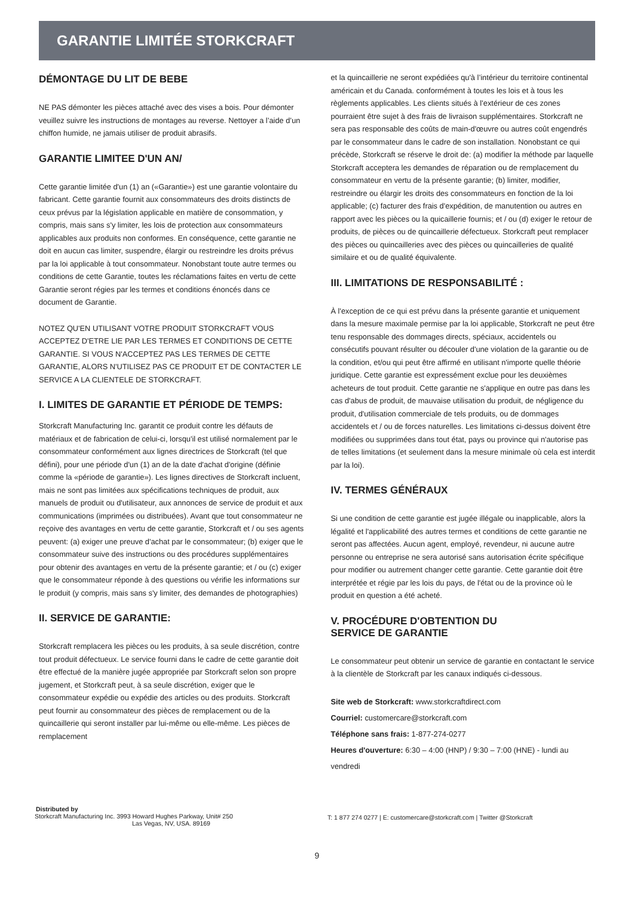GARANTIE LIMITÉE STORKCRAFT
DÉMONTAGE DU LIT DE BEBE
NE PAS démonter les pièces attaché avec des vises a bois. Pour démonter veuillez suivre les instructions de montages au reverse. Nettoyer a l’aide d’un chiffon humide, ne jamais utiliser de produit abrasifs.
GARANTIE LIMITEE D'UN AN/
Cette garantie limitée d'un (1) an («Garantie») est une garantie volontaire du fabricant. Cette garantie fournit aux consommateurs des droits distincts de ceux prévus par la législation applicable en matière de consommation, y compris, mais sans s'y limiter, les lois de protection aux consommateurs applicables aux produits non conformes. En conséquence, cette garantie ne doit en aucun cas limiter, suspendre, élargir ou restreindre les droits prévus par la loi applicable à tout consommateur. Nonobstant toute autre termes ou conditions de cette Garantie, toutes les réclamations faites en vertu de cette Garantie seront régies par les termes et conditions énoncés dans ce document de Garantie.
NOTEZ QU'EN UTILISANT VOTRE PRODUIT STORKCRAFT VOUS ACCEPTEZ D'ETRE LIE PAR LES TERMES ET CONDITIONS DE CETTE GARANTIE. SI VOUS N'ACCEPTEZ PAS LES TERMES DE CETTE GARANTIE, ALORS N'UTILISEZ PAS CE PRODUIT ET DE CONTACTER LE SERVICE A LA CLIENTELE DE STORKCRAFT.
I. LIMITES DE GARANTIE ET PÉRIODE DE TEMPS:
Storkcraft Manufacturing Inc. garantit ce produit contre les défauts de matériaux et de fabrication de celui-ci, lorsqu'il est utilisé normalement par le consommateur conformément aux lignes directrices de Storkcraft (tel que défini), pour une période d'un (1) an de la date d'achat d'origine (définie comme la «période de garantie»). Les lignes directives de Storkcraft incluent, mais ne sont pas limitées aux spécifications techniques de produit, aux manuels de produit ou d'utilisateur, aux annonces de service de produit et aux communications (imprimées ou distribuées). Avant que tout consommateur ne reçoive des avantages en vertu de cette garantie, Storkcraft et / ou ses agents peuvent: (a) exiger une preuve d'achat par le consommateur; (b) exiger que le consommateur suive des instructions ou des procédures supplémentaires pour obtenir des avantages en vertu de la présente garantie; et / ou (c) exiger que le consommateur réponde à des questions ou vérifie les informations sur le produit (y compris, mais sans s'y limiter, des demandes de photographies)
II. SERVICE DE GARANTIE:
Storkcraft remplacera les pièces ou les produits, à sa seule discrétion, contre tout produit défectueux. Le service fourni dans le cadre de cette garantie doit être effectué de la manière jugée appropriée par Storkcraft selon son propre jugement, et Storkcraft peut, à sa seule discrétion, exiger que le consommateur expédie ou expédie des articles ou des produits. Storkcraft peut fournir au consommateur des pièces de remplacement ou de la quincaillerie qui seront installer par lui-même ou elle-même. Les pièces de remplacement
et la quincaillerie ne seront expédiées qu'à l’intérieur du territoire continental américain et du Canada. conformément à toutes les lois et à tous les règlements applicables. Les clients situés à l’extérieur de ces zones pourraient être sujet à des frais de livraison supplémentaires. Storkcraft ne sera pas responsable des coûts de main-d'œuvre ou autres coût engendrés par le consommateur dans le cadre de son installation. Nonobstant ce qui précède, Storkcraft se réserve le droit de: (a) modifier la méthode par laquelle Storkcraft acceptera les demandes de réparation ou de remplacement du consommateur en vertu de la présente garantie; (b) limiter, modifier, restreindre ou élargir les droits des consommateurs en fonction de la loi applicable; (c) facturer des frais d'expédition, de manutention ou autres en rapport avec les pièces ou la quicaillerie fournis; et / ou (d) exiger le retour de produits, de pièces ou de quincaillerie défectueux. Storkcraft peut remplacer des pièces ou quincailleries avec des pièces ou quincailleries de qualité similaire et ou de qualité équivalente.
III. LIMITATIONS DE RESPONSABILITÉ :
À l'exception de ce qui est prévu dans la présente garantie et uniquement dans la mesure maximale permise par la loi applicable, Storkcraft ne peut être tenu responsable des dommages directs, spéciaux, accidentels ou consécutifs pouvant résulter ou découler d'une violation de la garantie ou de la condition, et/ou qui peut être affirmé en utilisant n'importe quelle théorie juridique. Cette garantie est expressément exclue pour les deuxièmes acheteurs de tout produit. Cette garantie ne s'applique en outre pas dans les cas d'abus de produit, de mauvaise utilisation du produit, de négligence du produit, d'utilisation commerciale de tels produits, ou de dommages accidentels et / ou de forces naturelles. Les limitations ci-dessus doivent être modifiées ou supprimées dans tout état, pays ou province qui n'autorise pas de telles limitations (et seulement dans la mesure minimale où cela est interdit par la loi).
IV. TERMES GÉNÉRAUX
Si une condition de cette garantie est jugée illégale ou inapplicable, alors la légalité et l'applicabilité des autres termes et conditions de cette garantie ne seront pas affectées. Aucun agent, employé, revendeur, ni aucune autre personne ou entreprise ne sera autorisé sans autorisation écrite spécifique pour modifier ou autrement changer cette garantie. Cette garantie doit être interprétée et régie par les lois du pays, de l'état ou de la province où le produit en question a été acheté.
V. PROCÉDURE D'OBTENTION DU
SERVICE DE GARANTIE
Le consommateur peut obtenir un service de garantie en contactant le service à la clientèle de Storkcraft par les canaux indiqués ci-dessous.
Site web de Storkcraft: www.storkcraftdirect.com
Courriel: customercare@storkcraft.com
Téléphone sans frais: 1-877-274-0277
Heures d'ouverture: 6:30 – 4:00 (HNP) / 9:30 – 7:00 (HNE) - lundi au vendredi
Distributed by
Storkcraft Manufacturing Inc. 3993 Howard Hughes Parkway, Unit# 250
Las Vegas, NV, USA. 89169
T: 1 877 274 0277 | E: customercare@storkcraft.com | Twitter @Storkcraft
9